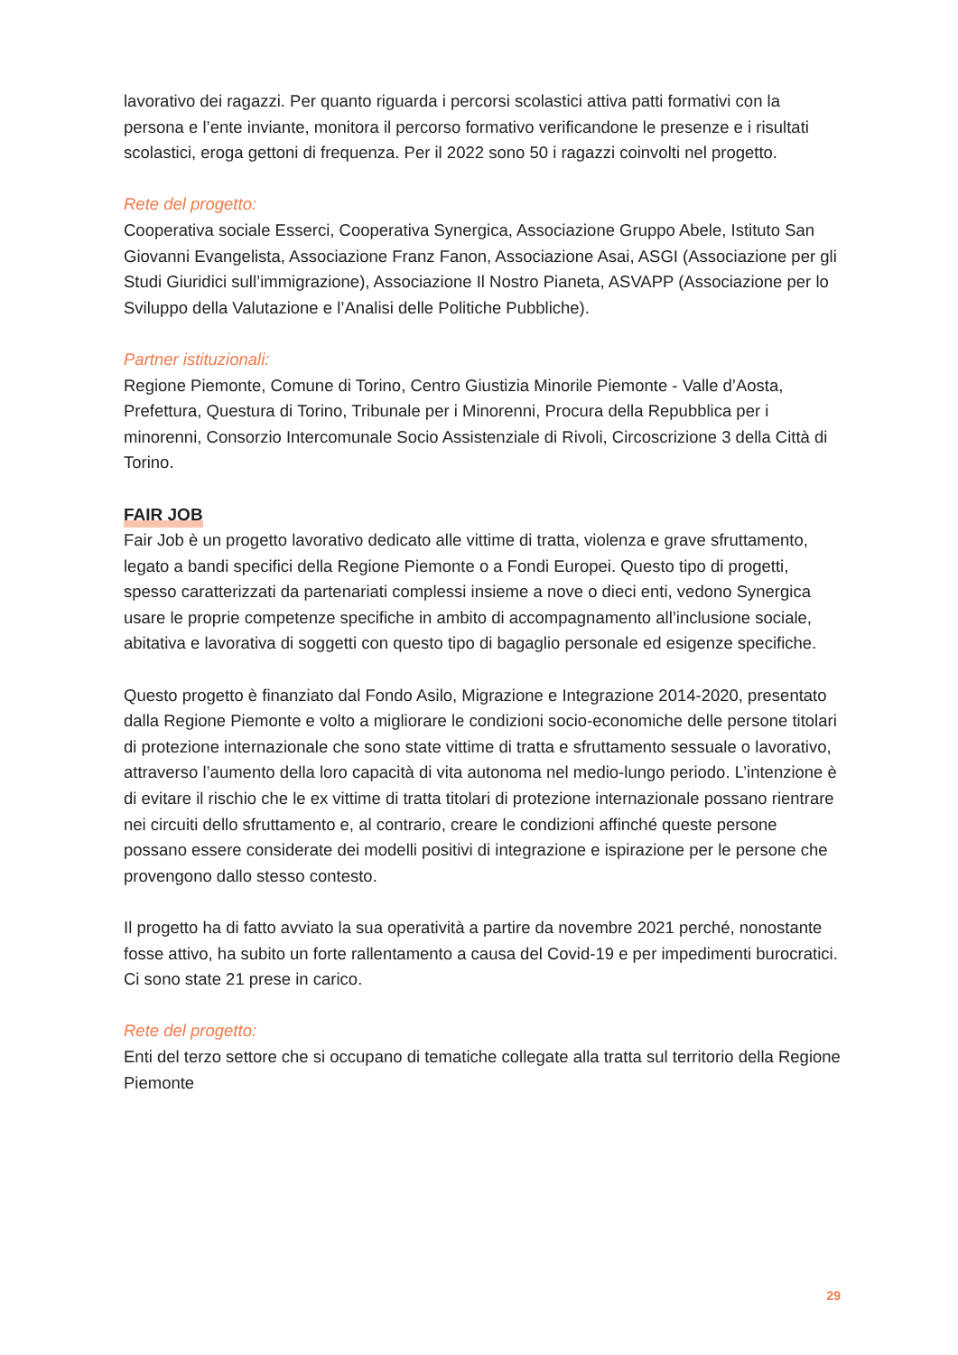lavorativo dei ragazzi. Per quanto riguarda i percorsi scolastici attiva patti formativi con la persona e l’ente inviante, monitora il percorso formativo verificandone le presenze e i risultati scolastici, eroga gettoni di frequenza. Per il 2022 sono 50 i ragazzi coinvolti nel progetto.
Rete del progetto:
Cooperativa sociale Esserci, Cooperativa Synergica, Associazione Gruppo Abele, Istituto San Giovanni Evangelista, Associazione Franz Fanon, Associazione Asai, ASGI (Associazione per gli Studi Giuridici sull’immigrazione), Associazione Il Nostro Pianeta, ASVAPP (Associazione per lo Sviluppo della Valutazione e l’Analisi delle Politiche Pubbliche).
Partner istituzionali:
Regione Piemonte, Comune di Torino, Centro Giustizia Minorile Piemonte - Valle d’Aosta, Prefettura, Questura di Torino, Tribunale per i Minorenni, Procura della Repubblica per i minorenni, Consorzio Intercomunale Socio Assistenziale di Rivoli, Circoscrizione 3 della Città di Torino.
FAIR JOB
Fair Job è un progetto lavorativo dedicato alle vittime di tratta, violenza e grave sfruttamento, legato a bandi specifici della Regione Piemonte o a Fondi Europei. Questo tipo di progetti, spesso caratterizzati da partenariati complessi insieme a nove o dieci enti, vedono Synergica usare le proprie competenze specifiche in ambito di accompagnamento all’inclusione sociale, abitativa e lavorativa di soggetti con questo tipo di bagaglio personale ed esigenze specifiche.
Questo progetto è finanziato dal Fondo Asilo, Migrazione e Integrazione 2014-2020, presentato dalla Regione Piemonte e volto a migliorare le condizioni socio-economiche delle persone titolari di protezione internazionale che sono state vittime di tratta e sfruttamento sessuale o lavorativo, attraverso l’aumento della loro capacità di vita autonoma nel medio-lungo periodo. L’intenzione è di evitare il rischio che le ex vittime di tratta titolari di protezione internazionale possano rientrare nei circuiti dello sfruttamento e, al contrario, creare le condizioni affinché queste persone possano essere considerate dei modelli positivi di integrazione e ispirazione per le persone che provengono dallo stesso contesto.
Il progetto ha di fatto avviato la sua operatività a partire da novembre 2021 perché, nonostante fosse attivo, ha subito un forte rallentamento a causa del Covid-19 e per impedimenti burocratici. Ci sono state 21 prese in carico.
Rete del progetto:
Enti del terzo settore che si occupano di tematiche collegate alla tratta sul territorio della Regione Piemonte
29